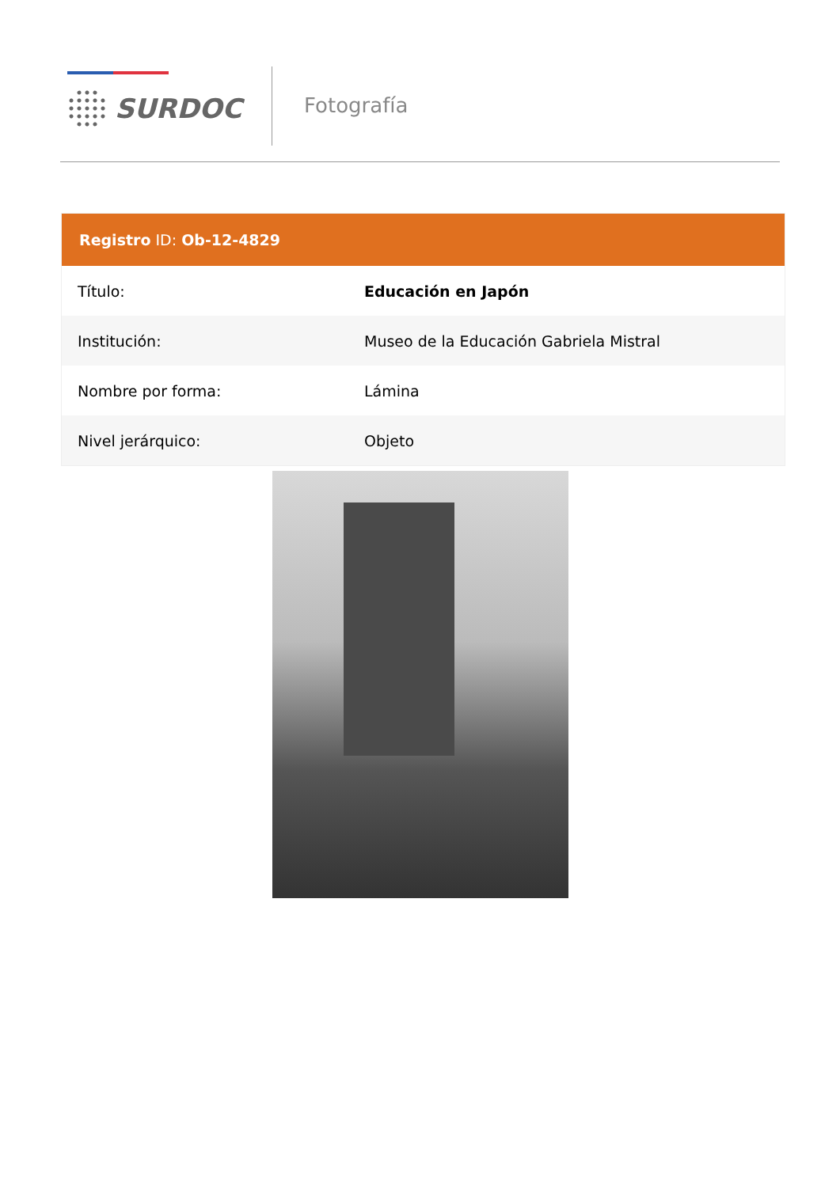SURDOC Fotografía
| Registro ID: Ob-12-4829 | |
| --- | --- |
| Título: | Educación en Japón |
| Institución: | Museo de la Educación Gabriela Mistral |
| Nombre por forma: | Lámina |
| Nivel jerárquico: | Objeto |